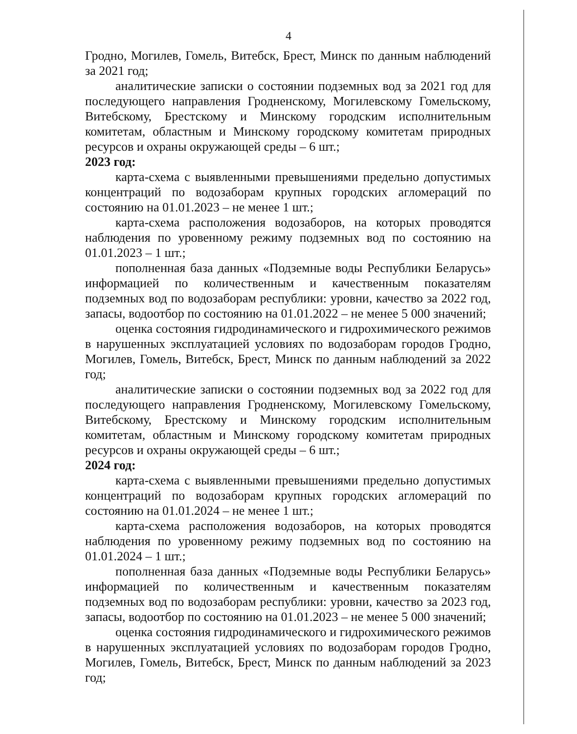4
Гродно, Могилев, Гомель, Витебск, Брест, Минск по данным наблюдений за 2021 год;
аналитические записки о состоянии подземных вод за 2021 год для последующего направления Гродненскому, Могилевскому Гомельскому, Витебскому, Брестскому и Минскому городским исполнительным комитетам, областным и Минскому городскому комитетам природных ресурсов и охраны окружающей среды – 6 шт.;
2023 год:
карта-схема с выявленными превышениями предельно допустимых концентраций по водозаборам крупных городских агломераций по состоянию на 01.01.2023 – не менее 1 шт.;
карта-схема расположения водозаборов, на которых проводятся наблюдения по уровенному режиму подземных вод по состоянию на 01.01.2023 – 1 шт.;
пополненная база данных «Подземные воды Республики Беларусь» информацией по количественным и качественным показателям подземных вод по водозаборам республики: уровни, качество за 2022 год, запасы, водоотбор по состоянию на 01.01.2022 – не менее 5 000 значений;
оценка состояния гидродинамического и гидрохимического режимов в нарушенных эксплуатацией условиях по водозаборам городов Гродно, Могилев, Гомель, Витебск, Брест, Минск по данным наблюдений за 2022 год;
аналитические записки о состоянии подземных вод за 2022 год для последующего направления Гродненскому, Могилевскому Гомельскому, Витебскому, Брестскому и Минскому городским исполнительным комитетам, областным и Минскому городскому комитетам природных ресурсов и охраны окружающей среды – 6 шт.;
2024 год:
карта-схема с выявленными превышениями предельно допустимых концентраций по водозаборам крупных городских агломераций по состоянию на 01.01.2024 – не менее 1 шт.;
карта-схема расположения водозаборов, на которых проводятся наблюдения по уровенному режиму подземных вод по состоянию на 01.01.2024 – 1 шт.;
пополненная база данных «Подземные воды Республики Беларусь» информацией по количественным и качественным показателям подземных вод по водозаборам республики: уровни, качество за 2023 год, запасы, водоотбор по состоянию на 01.01.2023 – не менее 5 000 значений;
оценка состояния гидродинамического и гидрохимического режимов в нарушенных эксплуатацией условиях по водозаборам городов Гродно, Могилев, Гомель, Витебск, Брест, Минск по данным наблюдений за 2023 год;